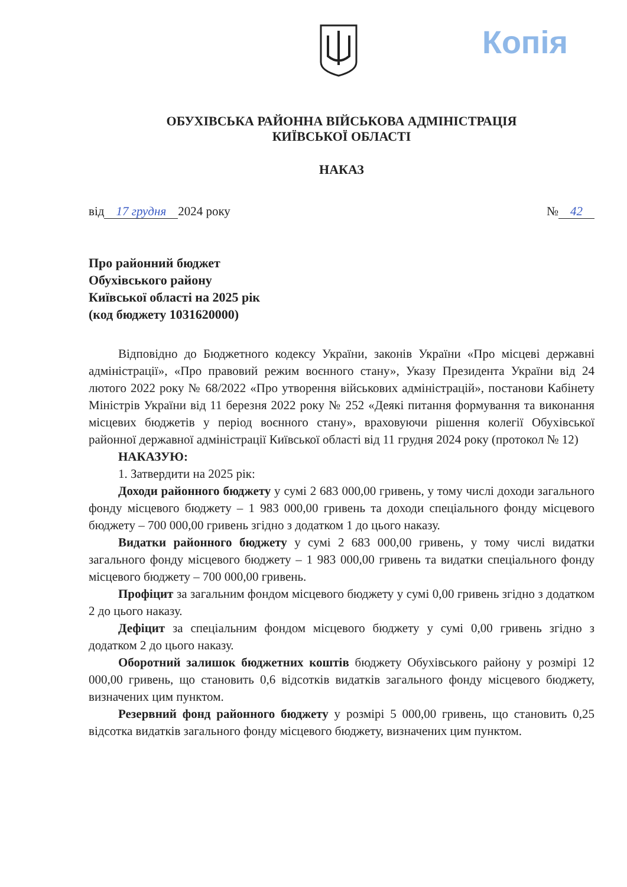Копія
ОБУХІВСЬКА РАЙОННА ВІЙСЬКОВА АДМІНІСТРАЦІЯ
КИЇВСЬКОЇ ОБЛАСТІ
НАКАЗ
від 17 грудня 2024 року № 42
Про районний бюджет
Обухівського району
Київської області на 2025 рік
(код бюджету 1031620000)
Відповідно до Бюджетного кодексу України, законів України «Про місцеві державні адміністрації», «Про правовий режим воєнного стану», Указу Президента України від 24 лютого 2022 року № 68/2022 «Про утворення військових адміністрацій», постанови Кабінету Міністрів України від 11 березня 2022 року № 252 «Деякі питання формування та виконання місцевих бюджетів у період воєнного стану», враховуючи рішення колегії Обухівської районної державної адміністрації Київської області від 11 грудня 2024 року (протокол № 12)
НАКАЗУЮ:
1. Затвердити на 2025 рік:
Доходи районного бюджету у сумі 2 683 000,00 гривень, у тому числі доходи загального фонду місцевого бюджету – 1 983 000,00 гривень та доходи спеціального фонду місцевого бюджету – 700 000,00 гривень згідно з додатком 1 до цього наказу.
Видатки районного бюджету у сумі 2 683 000,00 гривень, у тому числі видатки загального фонду місцевого бюджету – 1 983 000,00 гривень та видатки спеціального фонду місцевого бюджету – 700 000,00 гривень.
Профіцит за загальним фондом місцевого бюджету у сумі 0,00 гривень згідно з додатком 2 до цього наказу.
Дефіцит за спеціальним фондом місцевого бюджету у сумі 0,00 гривень згідно з додатком 2 до цього наказу.
Оборотний залишок бюджетних коштів бюджету Обухівського району у розмірі 12 000,00 гривень, що становить 0,6 відсотків видатків загального фонду місцевого бюджету, визначених цим пунктом.
Резервний фонд районного бюджету у розмірі 5 000,00 гривень, що становить 0,25 відсотка видатків загального фонду місцевого бюджету, визначених цим пунктом.